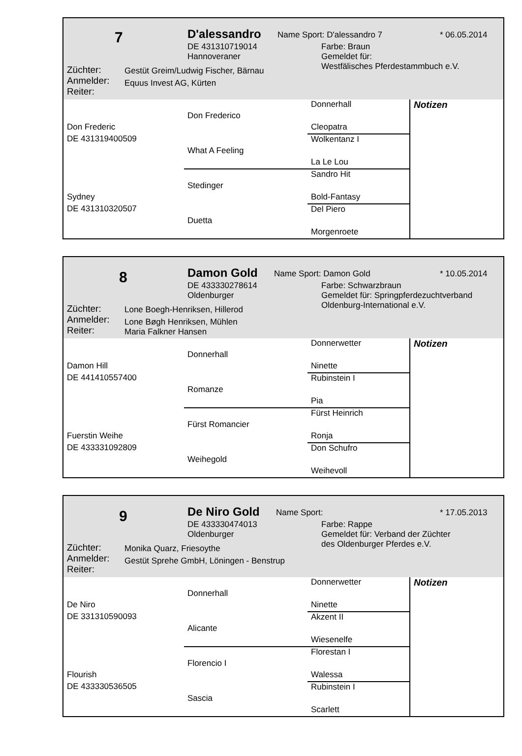7 D'alessandro Name Sport: D'alessandro 7 * 06.05.2014
DE 431310719014
Hannoveraner
Farbe: Braun
Gemeldet für:
Westfälisches Pferdestammbuch e.V.
Züchter:
Anmelder:
Reiter:
Gestüt Greim/Ludwig Fischer, Bärnau
Equus Invest AG, Kürten
| | | Donnerhall | Notizen |
| | Don Frederico | | |
| Don Frederic | | Cleopatra | |
| DE 431319400509 | | Wolkentanz I | |
| | What A Feeling | | |
| | | La Le Lou | |
| | | Sandro Hit | |
| | Stedinger | | |
| Sydney | | Bold-Fantasy | |
| DE 431310320507 | | Del Piero | |
| | Duetta | | |
| | | Morgenroete | |
8 Damon Gold Name Sport: Damon Gold * 10.05.2014
DE 433330278614
Oldenburger
Farbe: Schwarzbraun
Gemeldet für: Springpferdezuchtverband
Oldenburg-International e.V.
Züchter:
Anmelder:
Reiter:
Lone Boegh-Henriksen, Hillerod
Lone Bøgh Henriksen, Mühlen
Maria Falkner Hansen
| | | Donnerwetter | Notizen |
| | Donnerhall | | |
| Damon Hill | | Ninette | |
| DE 441410557400 | | Rubinstein I | |
| | Romanze | | |
| | | Pia | |
| | | Fürst Heinrich | |
| | Fürst Romancier | | |
| Fuerstin Weihe | | Ronja | |
| DE 433331092809 | | Don Schufro | |
| | Weihegold | | |
| | | Weihevoll | |
9 De Niro Gold Name Sport: * 17.05.2013
DE 433330474013
Oldenburger
Farbe: Rappe
Gemeldet für: Verband der Züchter
des Oldenburger Pferdes e.V.
Züchter:
Anmelder:
Reiter:
Monika Quarz, Friesoythe
Gestüt Sprehe GmbH, Löningen - Benstrup
| | | Donnerwetter | Notizen |
| | Donnerhall | | |
| De Niro | | Ninette | |
| DE 331310590093 | | Akzent II | |
| | Alicante | | |
| | | Wiesenelfe | |
| | | Florestan I | |
| | Florencio I | | |
| Flourish | | Walessa | |
| DE 433330536505 | | Rubinstein I | |
| | Sascia | | |
| | | Scarlett | |